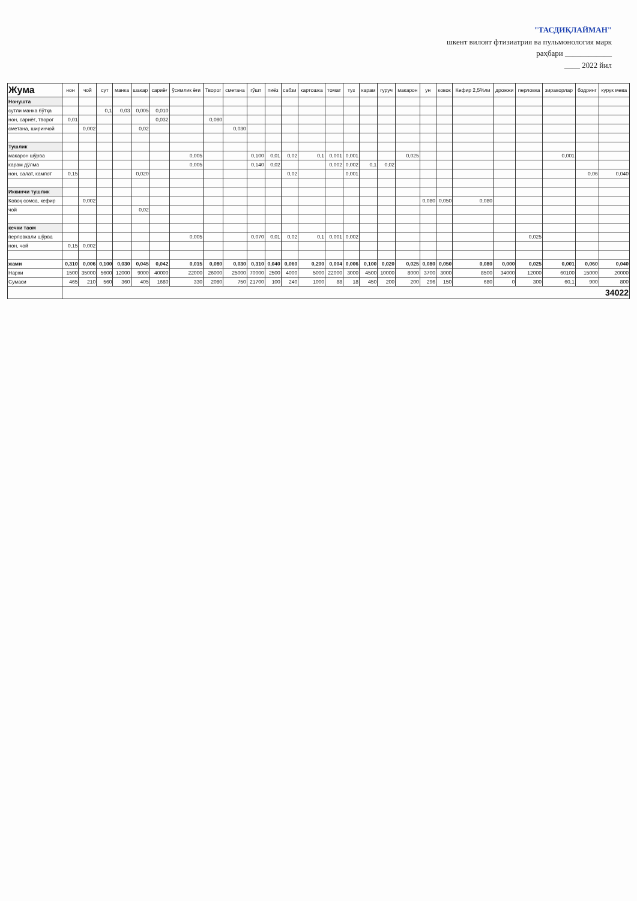"ТАСДИҚЛАЙМАН"
шкент вилоят фтизиатрия ва пульмонология марк
раҳбари ____________
____ 2022 йил
| Жума | нон | чой | сут | манка | шакар | сариёғ | ўсимлик ёғи | Творог | сметана | гўшт | пиёз | сабзи | картошка | томат | туз | карам | гуруч | макарон | ун | ковок | Кефир 2,5%ли | дрожжи | перловка | зираворлар | бодринг | курук мева |
| --- | --- | --- | --- | --- | --- | --- | --- | --- | --- | --- | --- | --- | --- | --- | --- | --- | --- | --- | --- | --- | --- | --- | --- | --- | --- | --- |
| Нонушта | | | | | | | | | | | | | | | | | | | | | | | | | | |
| сутли манка бўтқа | | | 0,1 | 0,03 | 0,005 | 0,010 | | | | | | | | | | | | | | | | | | | | |
| нон, сариёғ, творог | 0,01 | | | | | 0,032 | | 0,080 | | | | | | | | | | | | | | | | | | |
| сметана, ширинчой | | 0,002 | | | 0,02 | | | | 0,030 | | | | | | | | | | | | | | | | | |
| Тушлик | | | | | | | | | | | | | | | | | | | | | | | | | | |
| макарон шўрва | | | | | | | 0,005 | | | 0,100 | 0,01 | 0,02 | 0,1 | 0,001 | 0,001 | | | 0,025 | | | | | | 0,001 | | |
| карам дўлма | | | | | | | 0,005 | | | 0,140 | 0,02 | | | 0,002 | 0,002 | 0,1 | 0,02 | | | | | | | | | |
| нон, салат, кампот | 0,15 | | | | 0,020 | | | | | | | 0,02 | | | 0,001 | | | | | | | | | | 0,06 | 0,040 |
| Иккинчи тушлик | | | | | | | | | | | | | | | | | | | | | | | | | | |
| Ковоқ сомса, кефир | | 0,002 | | | | | | | | | | | | | | | | | 0,080 | 0,050 | 0,080 | | | | | |
| чой | | | | | 0,02 | | | | | | | | | | | | | | | | | | | | | |
| кечки таом | | | | | | | | | | | | | | | | | | | | | | | | | | |
| перловкали шўрва | | | | | | | 0,005 | | | 0,070 | 0,01 | 0,02 | 0,1 | 0,001 | 0,002 | | | | | | | | 0,025 | | | |
| нон, чой | 0,15 | 0,002 | | | | | | | | | | | | | | | | | | | | | | | | |
| жами | 0,310 | 0,006 | 0,100 | 0,030 | 0,045 | 0,042 | 0,015 | 0,080 | 0,030 | 0,310 | 0,040 | 0,060 | 0,200 | 0,004 | 0,006 | 0,100 | 0,020 | 0,025 | 0,080 | 0,050 | 0,080 | 0,000 | 0,025 | 0,001 | 0,060 | 0,040 |
| Нархи | 1500 | 35000 | 5600 | 12000 | 9000 | 40000 | 22000 | 26000 | 25000 | 70000 | 2500 | 4000 | 5000 | 22000 | 3000 | 4500 | 10000 | 8000 | 3700 | 3000 | 8500 | 34000 | 12000 | 60100 | 15000 | 20000 |
| Сумаси | 465 | 210 | 560 | 360 | 405 | 1680 | 330 | 2080 | 750 | 21700 | 100 | 240 | 1000 | 88 | 18 | 450 | 200 | 200 | 296 | 150 | 680 | 0 | 300 | 60,1 | 900 | 800 |
| | 34022 | | | | | | | | | | | | | | | | | | | | | | | | | |